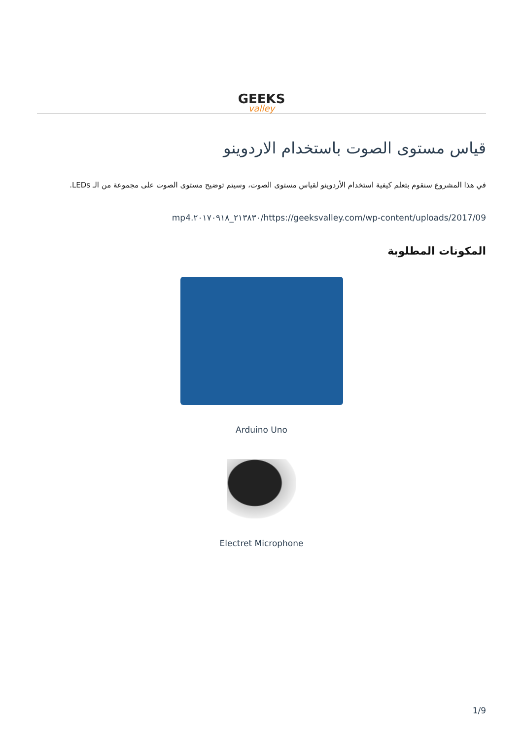GEEKS
valley
قياس مستوى الصوت باستخدام الاردوينو
في هذا المشروع سنقوم بتعلم كيفية استخدام الأردوينو لقياس مستوى الصوت، وسيتم توضيح مستوى الصوت على مجموعة من الـ LEDs.
mp4.٢١٣٨٣٠_٢٠١٧٠٩١٨/https://geeksvalley.com/wp-content/uploads/2017/09
المكونات المطلوبة
Arduino Uno
Electret Microphone
1/9